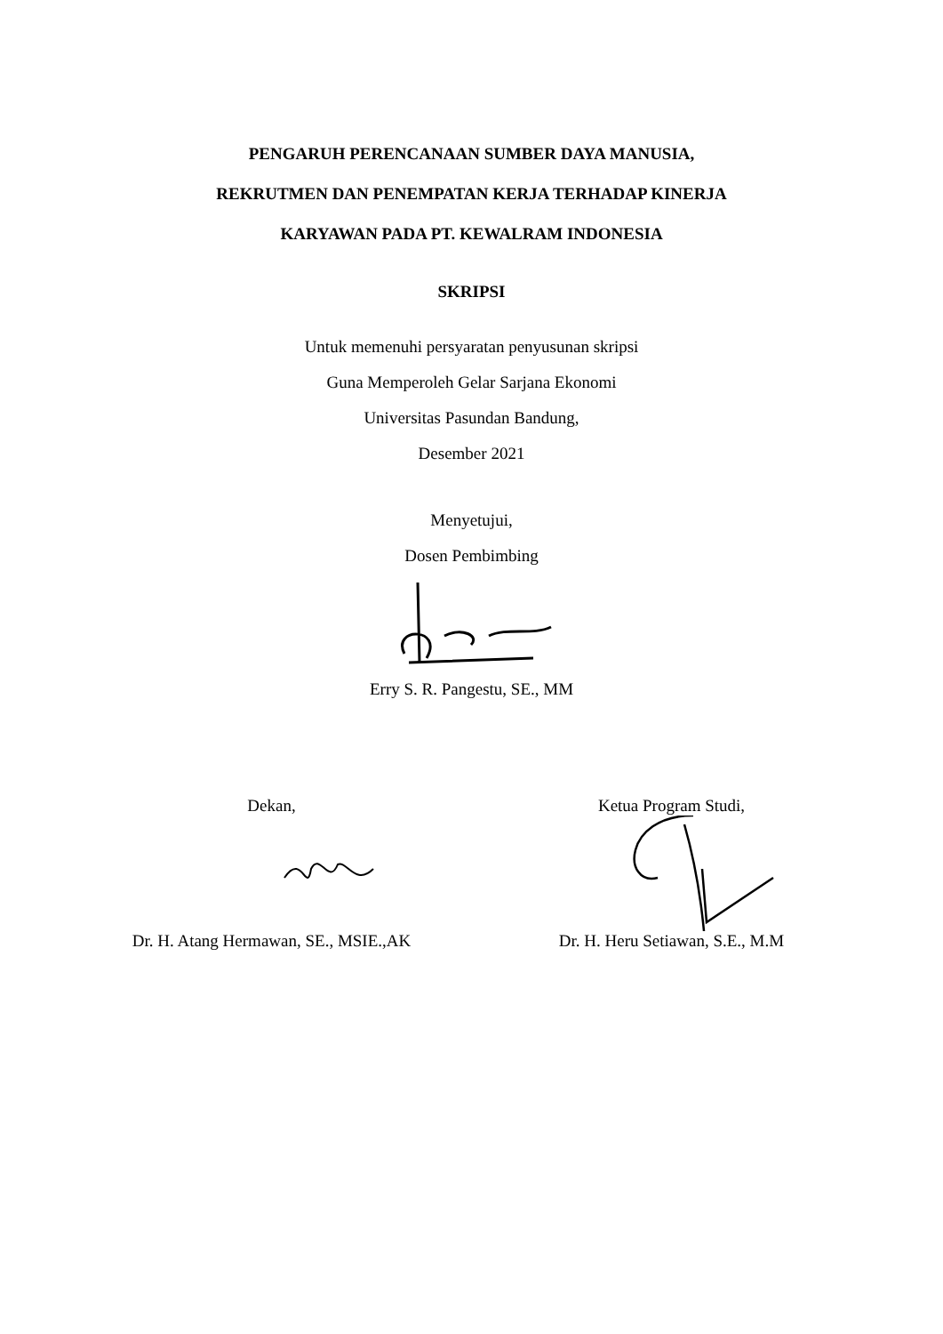PENGARUH PERENCANAAN SUMBER DAYA MANUSIA,
REKRUTMEN DAN PENEMPATAN KERJA TERHADAP KINERJA
KARYAWAN PADA PT. KEWALRAM INDONESIA
SKRIPSI
Untuk memenuhi persyaratan penyusunan skripsi
Guna Memperoleh Gelar Sarjana Ekonomi
Universitas Pasundan Bandung,
Desember 2021
Menyetujui,
Dosen Pembimbing
Erry S. R. Pangestu, SE., MM
Dekan, Ketua Program Studi,
Dr. H. Atang Hermawan, SE., MSIE.,AK
Dr. H. Heru Setiawan, S.E., M.M